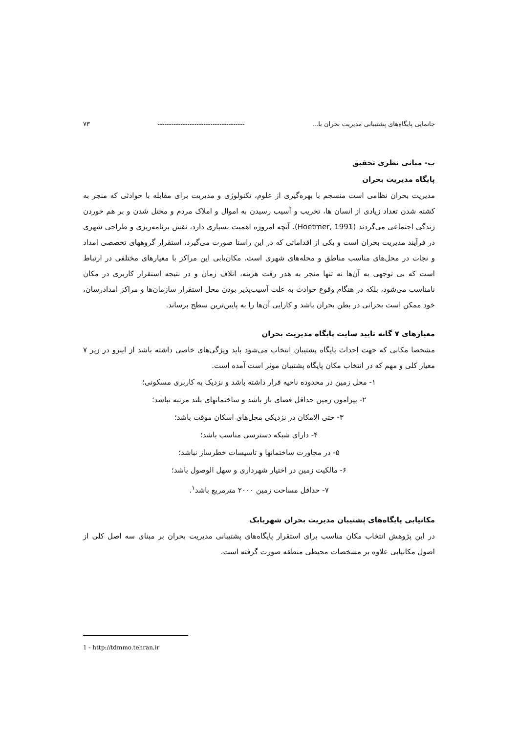جانمایی پایگاه‌های پشتیبانی مدیریت بحران با... -------------------------------------- ۷۳
ب- مبانی نظری تحقیق
پایگاه مدیریت بحران
مدیریت بحران نظامی است منسجم با بهره‌گیری از علوم، تکنولوژی و مدیریت برای مقابله با حوادثی که منجر به کشته شدن تعداد زیادی از انسان ها، تخریب و آسیب رسیدن به اموال و املاک مردم و مختل شدن و بر هم خوردن زندگی اجتماعی می‌گردند (Hoetmer, 1991). آنچه امروزه اهمیت بسیاری دارد، نقش برنامه‌ریزی و طراحی شهری در فرآیند مدیریت بحران است و یکی از اقداماتی که در این راستا صورت می‌گیرد، استقرار گروههای تخصصی امداد و نجات در محل‌های مناسب مناطق و محله‌های شهری است. مکان‌یابی این مراکز با معیارهای مختلفی در ارتباط است که بی توجهی به آن‌ها نه تنها منجر به هدر رفت هزینه، اتلاف زمان و در نتیجه استقرار کاربری در مکان نامناسب می‌شود، بلکه در هنگام وقوع حوادث به علت آسیب‌پذیر بودن محل استقرار سازمان‌ها و مراکز امدادرسان، خود ممکن است بحرانی در بطن بحران باشد و کارایی آن‌ها را به پایین‌ترین سطح برساند.
معیارهای ۷ گانه تایید سایت پایگاه مدیریت بحران
مشخصا مکانی که جهت احداث پایگاه پشتیبان انتخاب می‌شود باید ویژگی‌های خاصی داشته باشد از اینرو در زیر ۷ معیار کلی و مهم که در انتخاب مکان پایگاه پشتیبان موثر است آمده است.
۱- محل زمین در محدوده ناحیه قرار داشته باشد و نزدیک به کاربری مسکونی؛
۲- پیرامون زمین حداقل فضای باز باشد و ساختمانهای بلند مرتبه نباشد؛
۳- حتی الامکان در نزدیکی محل‌های اسکان موقت باشد؛
۴- دارای شبکه دسترسی مناسب باشد؛
۵- در مجاورت ساختمانها و تاسیسات خطرساز نباشد؛
۶- مالکیت زمین در اختیار شهرداری و سهل الوصول باشد؛
۷- حداقل مساحت زمین ۲۰۰۰ مترمربع باشد<sup>۱</sup>.
مکانیابی پایگاه‌های پشتیبان مدیریت بحران شهربابک
در این پژوهش انتخاب مکان مناسب برای استقرار پایگاه‌های پشتیبانی مدیریت بحران بر مبنای سه اصل کلی از اصول مکانیابی علاوه بر مشخصات محیطی منطقه صورت گرفته است.
1 - http://tdmmo.tehran.ir